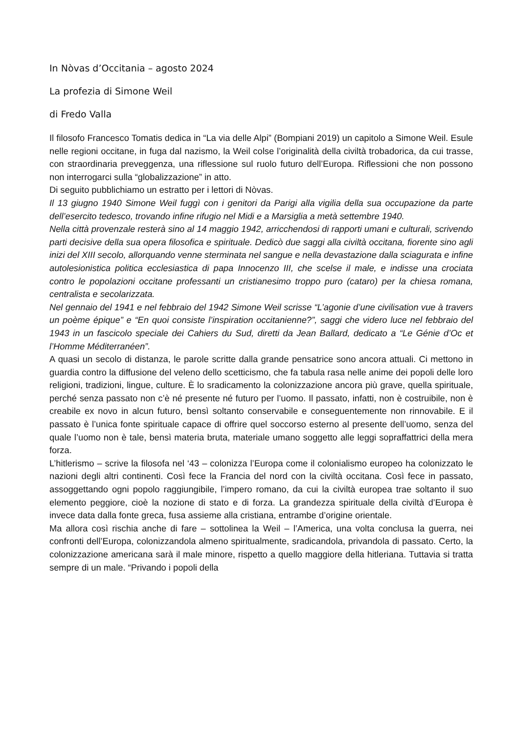In Nòvas d’Occitania – agosto 2024
La profezia di Simone Weil
di Fredo Valla
Il filosofo Francesco Tomatis dedica in “La via delle Alpi” (Bompiani 2019) un capitolo a Simone Weil. Esule nelle regioni occitane, in fuga dal nazismo, la Weil colse l’originalità della civiltà trobadorica, da cui trasse, con straordinaria preveggenza, una riflessione sul ruolo futuro dell’Europa. Riflessioni che non possono non interrogarci sulla “globalizzazione” in atto.
Di seguito pubblichiamo un estratto per i lettori di Nòvas.
Il 13 giugno 1940 Simone Weil fuggì con i genitori da Parigi alla vigilia della sua occupazione da parte dell’esercito tedesco, trovando infine rifugio nel Midi e a Marsiglia a metà settembre 1940.
Nella città provenzale resterà sino al 14 maggio 1942, arricchendosi di rapporti umani e culturali, scrivendo parti decisive della sua opera filosofica e spirituale. Dedicò due saggi alla civiltà occitana, fiorente sino agli inizi del XIII secolo, allorquando venne sterminata nel sangue e nella devastazione dalla sciagurata e infine autolesionistica politica ecclesiastica di papa Innocenzo III, che scelse il male, e indisse una crociata contro le popolazioni occitane professanti un cristianesimo troppo puro (cataro) per la chiesa romana, centralista e secolarizzata.
Nel gennaio del 1941 e nel febbraio del 1942 Simone Weil scrisse “L’agonie d’une civilisation vue à travers un poème épique” e “En quoi consiste l’inspiration occitanienne?”, saggi che videro luce nel febbraio del 1943 in un fascicolo speciale dei Cahiers du Sud, diretti da Jean Ballard, dedicato a “Le Génie d’Oc et l’Homme Méditerranéen”.
A quasi un secolo di distanza, le parole scritte dalla grande pensatrice sono ancora attuali. Ci mettono in guardia contro la diffusione del veleno dello scetticismo, che fa tabula rasa nelle anime dei popoli delle loro religioni, tradizioni, lingue, culture. È lo sradicamento la colonizzazione ancora più grave, quella spirituale, perché senza passato non c’è né presente né futuro per l’uomo. Il passato, infatti, non è costruibile, non è creabile ex novo in alcun futuro, bensì soltanto conservabile e conseguentemente non rinnovabile. E il passato è l’unica fonte spirituale capace di offrire quel soccorso esterno al presente dell’uomo, senza del quale l’uomo non è tale, bensì materia bruta, materiale umano soggetto alle leggi sopraffattrici della mera forza.
L’hitlerismo – scrive la filosofa nel ‘43 – colonizza l’Europa come il colonialismo europeo ha colonizzato le nazioni degli altri continenti. Così fece la Francia del nord con la civiltà occitana. Così fece in passato, assoggettando ogni popolo raggiungibile, l’impero romano, da cui la civiltà europea trae soltanto il suo elemento peggiore, cioè la nozione di stato e di forza. La grandezza spirituale della civiltà d’Europa è invece data dalla fonte greca, fusa assieme alla cristiana, entrambe d’origine orientale.
Ma allora così rischia anche di fare – sottolinea la Weil – l’America, una volta conclusa la guerra, nei confronti dell’Europa, colonizzandola almeno spiritualmente, sradicandola, privandola di passato. Certo, la colonizzazione americana sarà il male minore, rispetto a quello maggiore della hitleriana. Tuttavia si tratta sempre di un male. “Privando i popoli della